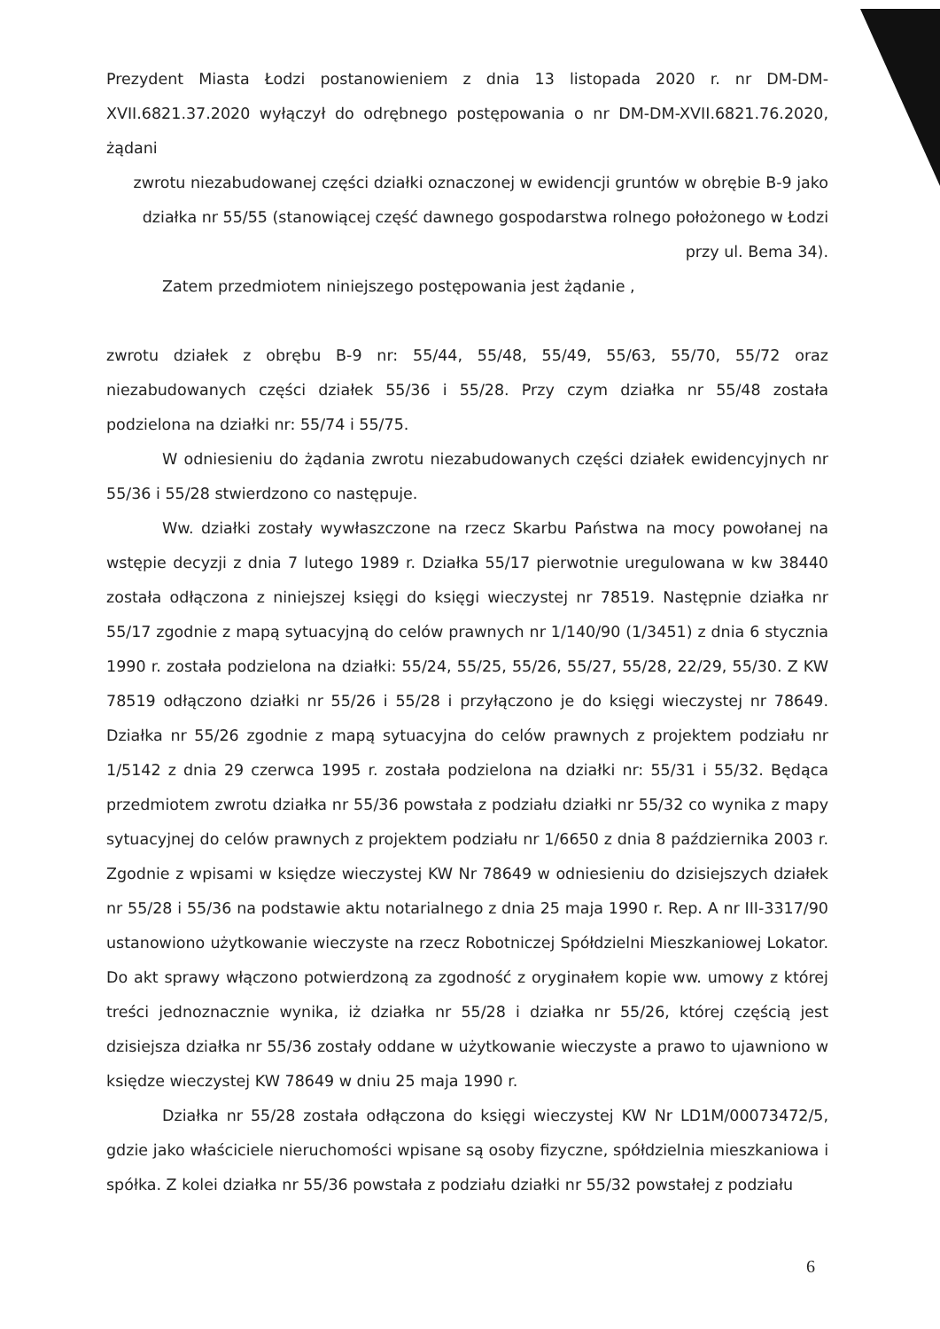Prezydent Miasta Łodzi postanowieniem z dnia 13 listopada 2020 r. nr DM-DM-XVII.6821.37.2020 wyłączył do odrębnego postępowania o nr DM-DM-XVII.6821.76.2020, żądani
zwrotu niezabudowanej części działki oznaczonej w ewidencji gruntów w obrębie B-9 jako działka nr 55/55 (stanowiącej część dawnego gospodarstwa rolnego położonego w Łodzi przy ul. Bema 34).
Zatem przedmiotem niniejszego postępowania jest żądanie ,
zwrotu działek z obrębu B-9 nr: 55/44, 55/48, 55/49, 55/63, 55/70, 55/72 oraz niezabudowanych części działek 55/36 i 55/28. Przy czym działka nr 55/48 została podzielona na działki nr: 55/74 i 55/75.
W odniesieniu do żądania zwrotu niezabudowanych części działek ewidencyjnych nr 55/36 i 55/28 stwierdzono co następuje.
Ww. działki zostały wywłaszczone na rzecz Skarbu Państwa na mocy powołanej na wstępie decyzji z dnia 7 lutego 1989 r. Działka 55/17 pierwotnie uregulowana w kw 38440 została odłączona z niniejszej księgi do księgi wieczystej nr 78519. Następnie działka nr 55/17 zgodnie z mapą sytuacyjną do celów prawnych nr 1/140/90 (1/3451) z dnia 6 stycznia 1990 r. została podzielona na działki: 55/24, 55/25, 55/26, 55/27, 55/28, 22/29, 55/30. Z KW 78519 odłączono działki nr 55/26 i 55/28 i przyłączono je do księgi wieczystej nr 78649. Działka nr 55/26 zgodnie z mapą sytuacyjna do celów prawnych z projektem podziału nr 1/5142 z dnia 29 czerwca 1995 r. została podzielona na działki nr: 55/31 i 55/32. Będąca przedmiotem zwrotu działka nr 55/36 powstała z podziału działki nr 55/32 co wynika z mapy sytuacyjnej do celów prawnych z projektem podziału nr 1/6650 z dnia 8 października 2003 r. Zgodnie z wpisami w księdze wieczystej KW Nr 78649 w odniesieniu do dzisiejszych działek nr 55/28 i 55/36 na podstawie aktu notarialnego z dnia 25 maja 1990 r. Rep. A nr III-3317/90 ustanowiono użytkowanie wieczyste na rzecz Robotniczej Spółdzielni Mieszkaniowej Lokator. Do akt sprawy włączono potwierdzoną za zgodność z oryginałem kopie ww. umowy z której treści jednoznacznie wynika, iż działka nr 55/28 i działka nr 55/26, której częścią jest dzisiejsza działka nr 55/36 zostały oddane w użytkowanie wieczyste a prawo to ujawniono w księdze wieczystej KW 78649 w dniu 25 maja 1990 r.
Działka nr 55/28 została odłączona do księgi wieczystej KW Nr LD1M/00073472/5, gdzie jako właściciele nieruchomości wpisane są osoby fizyczne, spółdzielnia mieszkaniowa i spółka. Z kolei działka nr 55/36 powstała z podziału działki nr 55/32 powstałej z podziału
6